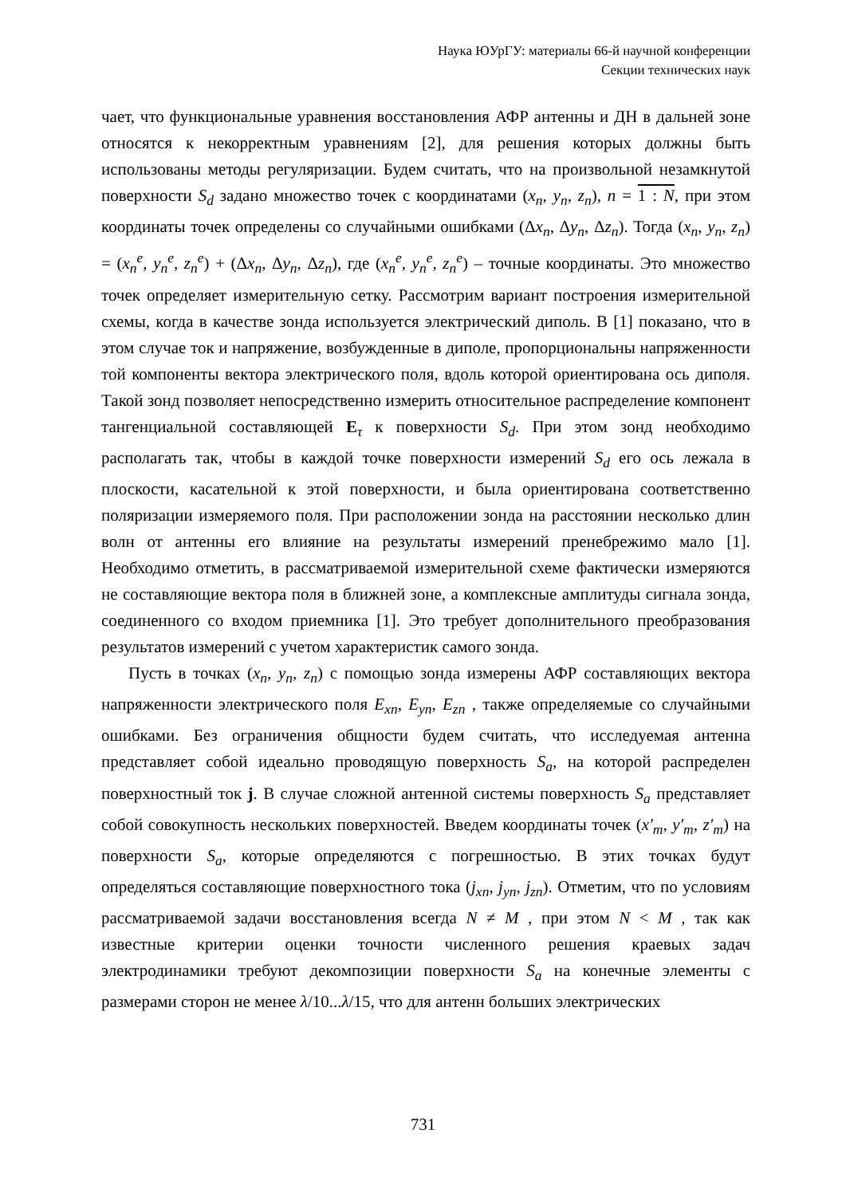Наука ЮУрГУ: материалы 66-й научной конференции
Секции технических наук
чает, что функциональные уравнения восстановления АФР антенны и ДН в дальней зоне относятся к некорректным уравнениям [2], для решения которых должны быть использованы методы регуляризации. Будем считать, что на произвольной незамкнутой поверхности S<sub>d</sub> задано множество точек с координатами (x<sub>n</sub>, y<sub>n</sub>, z<sub>n</sub>), n = 1 : N, при этом координаты точек определены со случайными ошибками (Δx<sub>n</sub>, Δy<sub>n</sub>, Δz<sub>n</sub>). Тогда (x<sub>n</sub>, y<sub>n</sub>, z<sub>n</sub>) = (x<sub>n</sub><sup>e</sup>, y<sub>n</sub><sup>e</sup>, z<sub>n</sub><sup>e</sup>) + (Δx<sub>n</sub>, Δy<sub>n</sub>, Δz<sub>n</sub>), где (x<sub>n</sub><sup>e</sup>, y<sub>n</sub><sup>e</sup>, z<sub>n</sub><sup>e</sup>) – точные координаты. Это множество точек определяет измерительную сетку. Рассмотрим вариант построения измерительной схемы, когда в качестве зонда используется электрический диполь. В [1] показано, что в этом случае ток и напряжение, возбужденные в диполе, пропорциональны напряженности той компоненты вектора электрического поля, вдоль которой ориентирована ось диполя. Такой зонд позволяет непосредственно измерить относительное распределение компонент тангенциальной составляющей E<sub>τ</sub> к поверхности S<sub>d</sub>. При этом зонд необходимо располагать так, чтобы в каждой точке поверхности измерений S<sub>d</sub> его ось лежала в плоскости, касательной к этой поверхности, и была ориентирована соответственно поляризации измеряемого поля. При расположении зонда на расстоянии несколько длин волн от антенны его влияние на результаты измерений пренебрежимо мало [1]. Необходимо отметить, в рассматриваемой измерительной схеме фактически измеряются не составляющие вектора поля в ближней зоне, а комплексные амплитуды сигнала зонда, соединенного со входом приемника [1]. Это требует дополнительного преобразования результатов измерений с учетом характеристик самого зонда.
Пусть в точках (x<sub>n</sub>, y<sub>n</sub>, z<sub>n</sub>) с помощью зонда измерены АФР составляющих вектора напряженности электрического поля E<sub>xn</sub>, E<sub>yn</sub>, E<sub>zn</sub> , также определяемые со случайными ошибками. Без ограничения общности будем считать, что исследуемая антенна представляет собой идеально проводящую поверхность S<sub>a</sub>, на которой распределен поверхностный ток j. В случае сложной антенной системы поверхность S<sub>a</sub> представляет собой совокупность нескольких поверхностей. Введем координаты точек (x′<sub>m</sub>, y′<sub>m</sub>, z′<sub>m</sub>) на поверхности S<sub>a</sub>, которые определяются с погрешностью. В этих точках будут определяться составляющие поверхностного тока (j<sub>xn</sub>, j<sub>yn</sub>, j<sub>zn</sub>). Отметим, что по условиям рассматриваемой задачи восстановления всегда N ≠ M , при этом N < M , так как известные критерии оценки точности численного решения краевых задач электродинамики требуют декомпозиции поверхности S<sub>a</sub> на конечные элементы с размерами сторон не менее λ/10...λ/15, что для антенн больших электрических
731